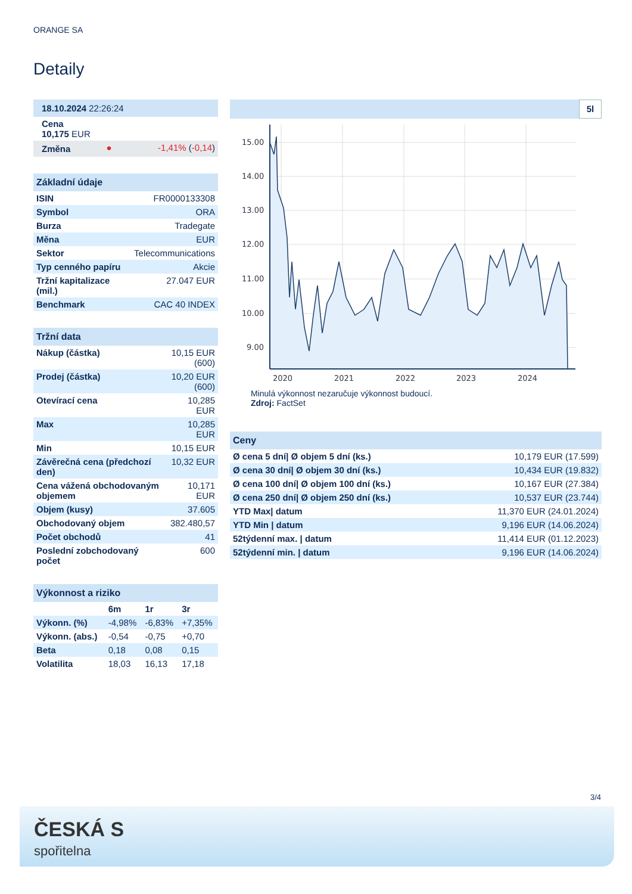ORANGE SA
Detaily
| 18.10.2024 22:26:24 | | |
| Cena 10,175 EUR | | |
| Změna | ● | -1,41% ( -0,14 ) |
Základní údaje
| ISIN | FR0000133308 |
| Symbol | ORA |
| Burza | Tradegate |
| Měna | EUR |
| Sektor | Telecommunications |
| Typ cenného papíru | Akcie |
| Tržní kapitalizace (mil.) | 27.047 EUR |
| Benchmark | CAC 40 INDEX |
Tržní data
| Nákup (částka) | 10,15 EUR (600) |
| Prodej (částka) | 10,20 EUR (600) |
| Otevírací cena | 10,285 EUR |
| Max | 10,285 EUR |
| Min | 10,15 EUR |
| Závěrečná cena (předchozí den) | 10,32 EUR |
| Cena vážená obchodovaným objemem | 10,171 EUR |
| Objem (kusy) | 37.605 |
| Obchodovaný objem | 382.480,57 |
| Počet obchodů | 41 |
| Poslední zobchodovaný počet | 600 |
Výkonnost a riziko
| | 6m | 1r | 3r |
| --- | --- | --- | --- |
| Výkonn. (%) | -4,98% | -6,83% | +7,35% |
| Výkonn. (abs.) | -0,54 | -0,75 | +0,70 |
| Beta | 0,18 | 0,08 | 0,15 |
| Volatilita | 18,03 | 16,13 | 17,18 |
5l
15.00
14.00
13.00
12.00
11.00
10.00
9.00
2020
2021
2022
2023
2024
Minulá výkonnost nezaručuje výkonnost budoucí.
Zdroj: FactSet
Ceny
| Ø cena 5 dní/ Ø objem 5 dní (ks.) | 10,179 EUR (17.599) |
| Ø cena 30 dní/ Ø objem 30 dní (ks.) | 10,434 EUR (19.832) |
| Ø cena 100 dní/ Ø objem 100 dní (ks.) | 10,167 EUR (27.384) |
| Ø cena 250 dní/ Ø objem 250 dní (ks.) | 10,537 EUR (23.744) |
| YTD Max/ datum | 11,370 EUR (24.01.2024) |
| YTD Min / datum | 9,196 EUR (14.06.2024) |
| 52týdenní max. / datum | 11,414 EUR (01.12.2023) |
| 52týdenní min. / datum | 9,196 EUR (14.06.2024) |
3/4
ČESKÁ S
spořitelna